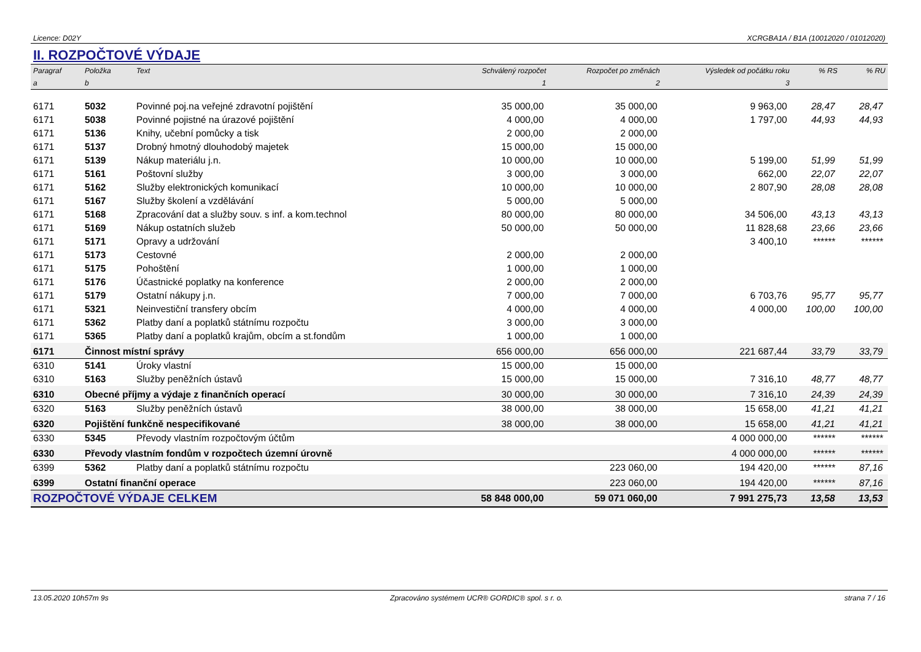Licence: D02Y XCRGBA1A / B1A (10012020 / 01012020)
II. ROZPOČTOVÉ VÝDAJE
| Paragraf | Položka | Text | Schválený rozpočet | Rozpočet po změnách | Výsledek od počátku roku | % RS | % RU |
| --- | --- | --- | --- | --- | --- | --- | --- |
| a | b | | 1 | 2 | 3 | | |
| 6171 | 5032 | Povinné poj.na veřejné zdravotní pojištění | 35 000,00 | 35 000,00 | 9 963,00 | 28,47 | 28,47 |
| 6171 | 5038 | Povinné pojistné na úrazové pojištění | 4 000,00 | 4 000,00 | 1 797,00 | 44,93 | 44,93 |
| 6171 | 5136 | Knihy, učební pomůcky a tisk | 2 000,00 | 2 000,00 | | | |
| 6171 | 5137 | Drobný hmotný dlouhodobý majetek | 15 000,00 | 15 000,00 | | | |
| 6171 | 5139 | Nákup materiálu j.n. | 10 000,00 | 10 000,00 | 5 199,00 | 51,99 | 51,99 |
| 6171 | 5161 | Poštovní služby | 3 000,00 | 3 000,00 | 662,00 | 22,07 | 22,07 |
| 6171 | 5162 | Služby elektronických komunikací | 10 000,00 | 10 000,00 | 2 807,90 | 28,08 | 28,08 |
| 6171 | 5167 | Služby školení a vzdělávání | 5 000,00 | 5 000,00 | | | |
| 6171 | 5168 | Zpracování dat a služby souv. s inf. a kom.technol | 80 000,00 | 80 000,00 | 34 506,00 | 43,13 | 43,13 |
| 6171 | 5169 | Nákup ostatních služeb | 50 000,00 | 50 000,00 | 11 828,68 | 23,66 | 23,66 |
| 6171 | 5171 | Opravy a udržování | | | 3 400,10 | ****** | ****** |
| 6171 | 5173 | Cestovné | 2 000,00 | 2 000,00 | | | |
| 6171 | 5175 | Pohoštění | 1 000,00 | 1 000,00 | | | |
| 6171 | 5176 | Účastnické poplatky na konference | 2 000,00 | 2 000,00 | | | |
| 6171 | 5179 | Ostatní nákupy j.n. | 7 000,00 | 7 000,00 | 6 703,76 | 95,77 | 95,77 |
| 6171 | 5321 | Neinvestiční transfery obcím | 4 000,00 | 4 000,00 | 4 000,00 | 100,00 | 100,00 |
| 6171 | 5362 | Platby daní a poplatků státnímu rozpočtu | 3 000,00 | 3 000,00 | | | |
| 6171 | 5365 | Platby daní a poplatků krajům, obcím a st.fondům | 1 000,00 | 1 000,00 | | | |
| 6171 | Činnost místní správy | | 656 000,00 | 656 000,00 | 221 687,44 | 33,79 | 33,79 |
| 6310 | 5141 | Úroky vlastní | 15 000,00 | 15 000,00 | | | |
| 6310 | 5163 | Služby peněžních ústavů | 15 000,00 | 15 000,00 | 7 316,10 | 48,77 | 48,77 |
| 6310 | Obecné příjmy a výdaje z finančních operací | | 30 000,00 | 30 000,00 | 7 316,10 | 24,39 | 24,39 |
| 6320 | 5163 | Služby peněžních ústavů | 38 000,00 | 38 000,00 | 15 658,00 | 41,21 | 41,21 |
| 6320 | Pojištění funkčně nespecifikované | | 38 000,00 | 38 000,00 | 15 658,00 | 41,21 | 41,21 |
| 6330 | 5345 | Převody vlastním rozpočtovým účtům | | | 4 000 000,00 | ****** | ****** |
| 6330 | Převody vlastním fondům v rozpočtech územní úrovně | | | | 4 000 000,00 | ****** | ****** |
| 6399 | 5362 | Platby daní a poplatků státnímu rozpočtu | | 223 060,00 | 194 420,00 | ****** | 87,16 |
| 6399 | Ostatní finanční operace | | | 223 060,00 | 194 420,00 | ****** | 87,16 |
| ROZPOČTOVÉ VÝDAJE CELKEM | | | 58 848 000,00 | 59 071 060,00 | 7 991 275,73 | 13,58 | 13,53 |
13.05.2020 10h57m 9s Zpracováno systémem UCR® GORDIC® spol. s r. o. strana 7 / 16